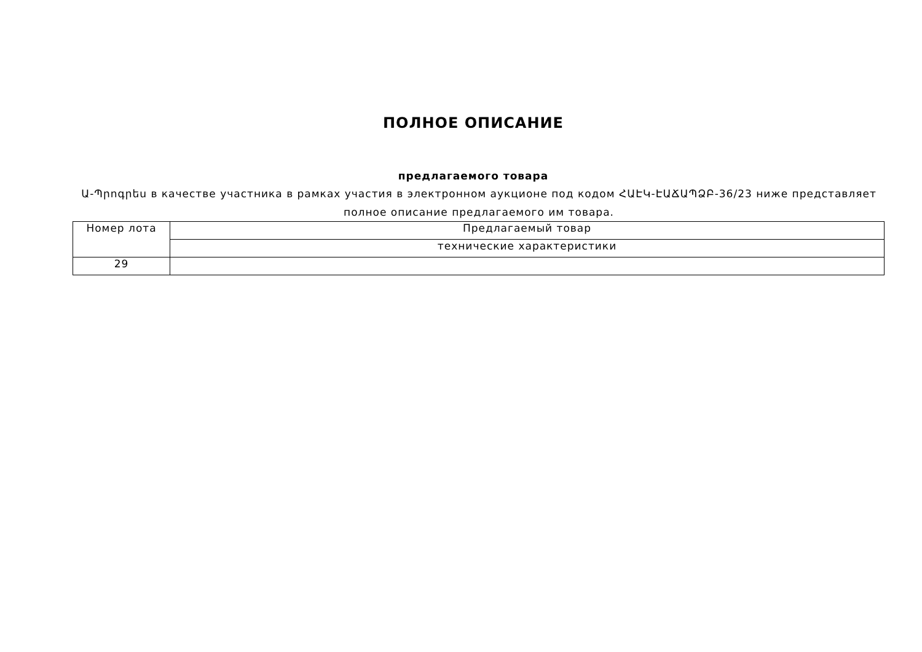ПОЛНОЕ ОПИСАНИЕ
предлагаемого товара
Ա-Պրոգրես в качестве участника в рамках участия в электронном аукционе под кодом ՀԱԷԿ-ԷԱՃԱՊՁԲ-36/23 ниже представляет полное описание предлагаемого им товара.
| Номер лота | Предлагаемый товар |
| --- | --- |
| | технические характеристики |
| 29 | |